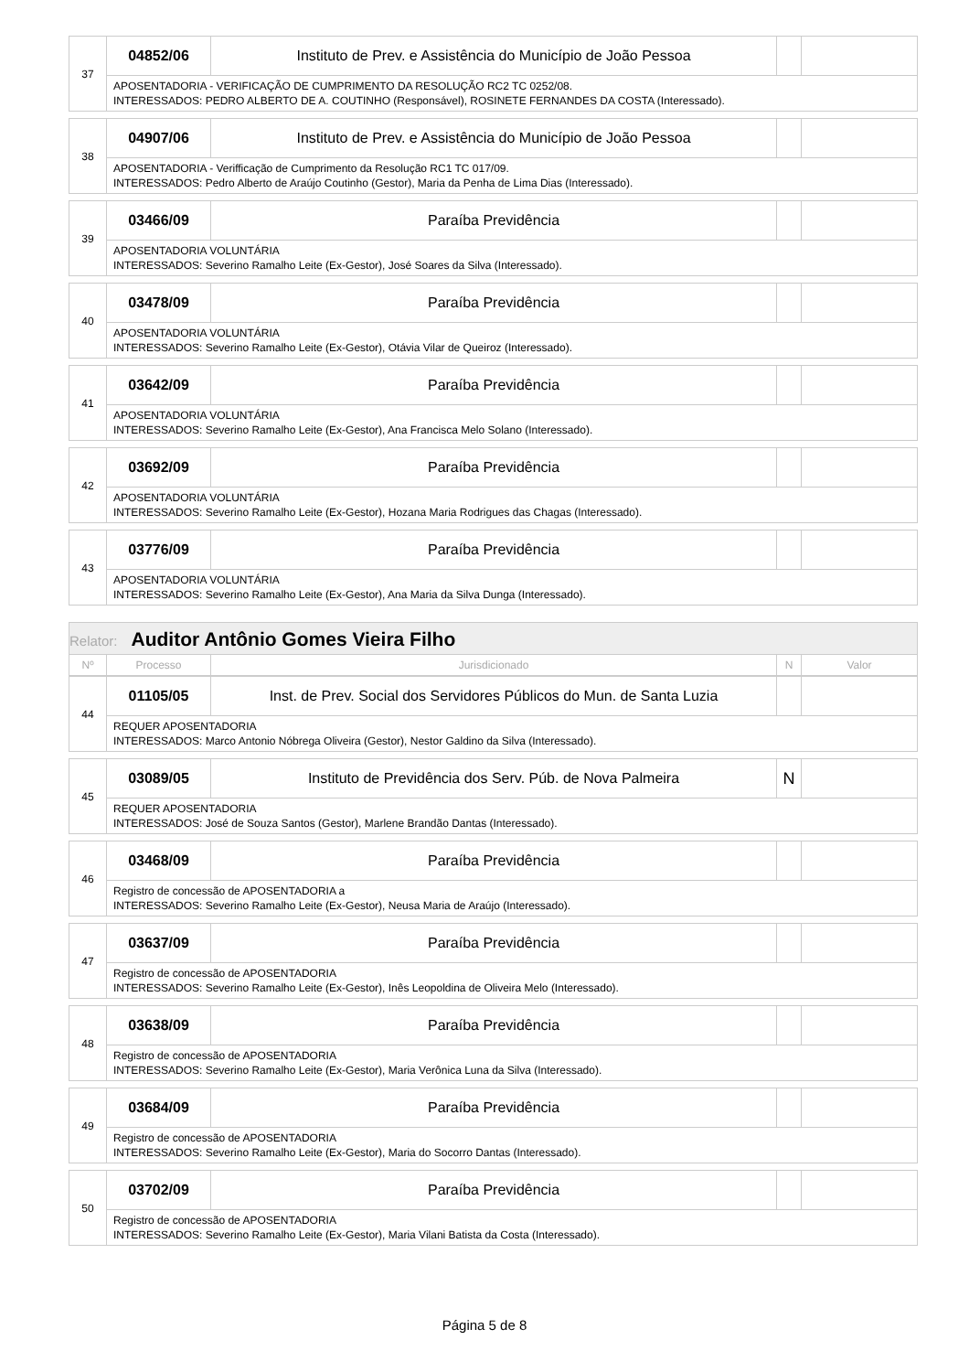| 37 | 04852/06 | Instituto de Prev. e Assistência do Município de João Pessoa | | |
| | APOSENTADORIA - VERIFICAÇÃO DE CUMPRIMENTO DA RESOLUÇÃO RC2 TC 0252/08. INTERESSADOS: PEDRO ALBERTO DE A. COUTINHO (Responsável), ROSINETE FERNANDES DA COSTA (Interessado). | | | |
| 38 | 04907/06 | Instituto de Prev. e Assistência do Município de João Pessoa | | |
| | APOSENTADORIA - Verifficação de Cumprimento da Resolução RC1 TC 017/09. INTERESSADOS: Pedro Alberto de Araújo Coutinho (Gestor), Maria da Penha de Lima Dias (Interessado). | | | |
| 39 | 03466/09 | Paraíba Previdência | | |
| | APOSENTADORIA VOLUNTÁRIA INTERESSADOS: Severino Ramalho Leite (Ex-Gestor), José Soares da Silva (Interessado). | | | |
| 40 | 03478/09 | Paraíba Previdência | | |
| | APOSENTADORIA VOLUNTÁRIA INTERESSADOS: Severino Ramalho Leite (Ex-Gestor), Otávia Vilar de Queiroz (Interessado). | | | |
| 41 | 03642/09 | Paraíba Previdência | | |
| | APOSENTADORIA VOLUNTÁRIA INTERESSADOS: Severino Ramalho Leite (Ex-Gestor), Ana Francisca Melo Solano (Interessado). | | | |
| 42 | 03692/09 | Paraíba Previdência | | |
| | APOSENTADORIA VOLUNTÁRIA INTERESSADOS: Severino Ramalho Leite (Ex-Gestor), Hozana Maria Rodrigues das Chagas (Interessado). | | | |
| 43 | 03776/09 | Paraíba Previdência | | |
| | APOSENTADORIA VOLUNTÁRIA INTERESSADOS: Severino Ramalho Leite (Ex-Gestor), Ana Maria da Silva Dunga (Interessado). | | | |
Relator: Auditor Antônio Gomes Vieira Filho
| Nº | Processo | Jurisdicionado | N | Valor |
| 44 | 01105/05 | Inst. de Prev. Social dos Servidores Públicos do Mun. de Santa Luzia | | |
| | REQUER APOSENTADORIA INTERESSADOS: Marco Antonio Nóbrega Oliveira (Gestor), Nestor Galdino da Silva (Interessado). | | | |
| 45 | 03089/05 | Instituto de Previdência dos Serv. Púb. de Nova Palmeira | N | |
| | REQUER APOSENTADORIA INTERESSADOS: José de Souza Santos (Gestor), Marlene Brandão Dantas (Interessado). | | | |
| 46 | 03468/09 | Paraíba Previdência | | |
| | Registro de concessão de APOSENTADORIA a INTERESSADOS: Severino Ramalho Leite (Ex-Gestor), Neusa Maria de Araújo (Interessado). | | | |
| 47 | 03637/09 | Paraíba Previdência | | |
| | Registro de concessão de APOSENTADORIA INTERESSADOS: Severino Ramalho Leite (Ex-Gestor), Inês Leopoldina de Oliveira Melo (Interessado). | | | |
| 48 | 03638/09 | Paraíba Previdência | | |
| | Registro de concessão de APOSENTADORIA INTERESSADOS: Severino Ramalho Leite (Ex-Gestor), Maria Verônica Luna da Silva (Interessado). | | | |
| 49 | 03684/09 | Paraíba Previdência | | |
| | Registro de concessão de APOSENTADORIA INTERESSADOS: Severino Ramalho Leite (Ex-Gestor), Maria do Socorro Dantas (Interessado). | | | |
| 50 | 03702/09 | Paraíba Previdência | | |
| | Registro de concessão de APOSENTADORIA INTERESSADOS: Severino Ramalho Leite (Ex-Gestor), Maria Vilani Batista da Costa (Interessado). | | | |
Página 5 de 8